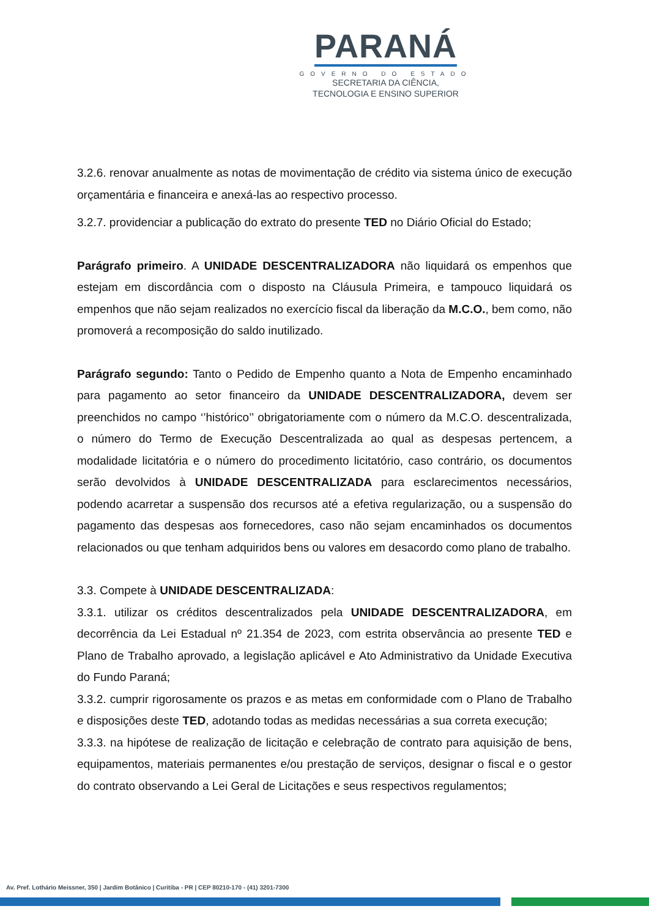PARANÁ
GOVERNO DO ESTADO
SECRETARIA DA CIÊNCIA,
TECNOLOGIA E ENSINO SUPERIOR
3.2.6. renovar anualmente as notas de movimentação de crédito via sistema único de execução orçamentária e financeira e anexá-las ao respectivo processo.
3.2.7. providenciar a publicação do extrato do presente TED no Diário Oficial do Estado;
Parágrafo primeiro. A UNIDADE DESCENTRALIZADORA não liquidará os empenhos que estejam em discordância com o disposto na Cláusula Primeira, e tampouco liquidará os empenhos que não sejam realizados no exercício fiscal da liberação da M.C.O., bem como, não promoverá a recomposição do saldo inutilizado.
Parágrafo segundo: Tanto o Pedido de Empenho quanto a Nota de Empenho encaminhado para pagamento ao setor financeiro da UNIDADE DESCENTRALIZADORA, devem ser preenchidos no campo ‘’histórico’’ obrigatoriamente com o número da M.C.O. descentralizada, o número do Termo de Execução Descentralizada ao qual as despesas pertencem, a modalidade licitatória e o número do procedimento licitatório, caso contrário, os documentos serão devolvidos à UNIDADE DESCENTRALIZADA para esclarecimentos necessários, podendo acarretar a suspensão dos recursos até a efetiva regularização, ou a suspensão do pagamento das despesas aos fornecedores, caso não sejam encaminhados os documentos relacionados ou que tenham adquiridos bens ou valores em desacordo como plano de trabalho.
3.3. Compete à UNIDADE DESCENTRALIZADA:
3.3.1. utilizar os créditos descentralizados pela UNIDADE DESCENTRALIZADORA, em decorrência da Lei Estadual nº 21.354 de 2023, com estrita observância ao presente TED e Plano de Trabalho aprovado, a legislação aplicável e Ato Administrativo da Unidade Executiva do Fundo Paraná;
3.3.2. cumprir rigorosamente os prazos e as metas em conformidade com o Plano de Trabalho e disposições deste TED, adotando todas as medidas necessárias a sua correta execução;
3.3.3. na hipótese de realização de licitação e celebração de contrato para aquisição de bens, equipamentos, materiais permanentes e/ou prestação de serviços, designar o fiscal e o gestor do contrato observando a Lei Geral de Licitações e seus respectivos regulamentos;
Av. Pref. Lothário Meissner, 350 | Jardim Botânico | Curitiba - PR | CEP 80210-170 - (41) 3201-7300